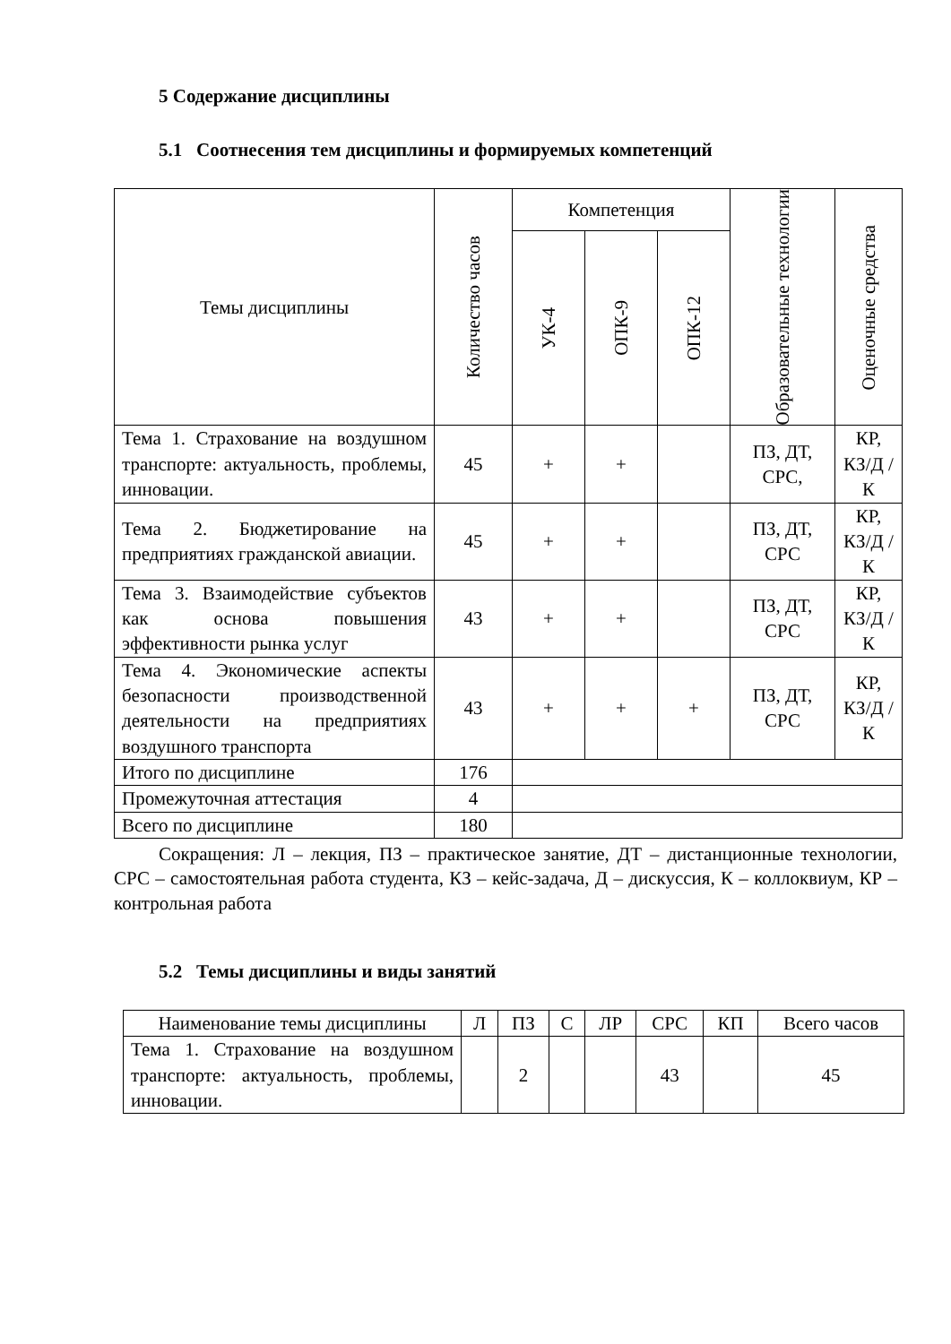5 Содержание дисциплины
5.1 Соотнесения тем дисциплины и формируемых компетенций
| Темы дисциплины | Количество часов | Компетенция | | | Образовательные технологии | Оценочные средства |
| --- | --- | --- | --- | --- | --- | --- |
| | | УК-4 | ОПК-9 | ОПК-12 | | |
| Тема 1. Страхование на воздушном транспорте: актуальность, проблемы, инновации. | 45 | + | + | | ПЗ, ДТ, СРС, | КР, КЗ/Д /К |
| Тема 2. Бюджетирование на предприятиях гражданской авиации. | 45 | + | + | | ПЗ, ДТ, СРС | КР, КЗ/Д /К |
| Тема 3. Взаимодействие субъектов как основа повышения эффективности рынка услуг | 43 | + | + | | ПЗ, ДТ, СРС | КР, КЗ/Д /К |
| Тема 4. Экономические аспекты безопасности производственной деятельности на предприятиях воздушного транспорта | 43 | + | + | + | ПЗ, ДТ, СРС | КР, КЗ/Д /К |
| Итого по дисциплине | 176 | | | | | |
| Промежуточная аттестация | 4 | | | | | |
| Всего по дисциплине | 180 | | | | | |
Сокращения: Л – лекция, ПЗ – практическое занятие, ДТ – дистанционные технологии, СРС – самостоятельная работа студента, КЗ – кейс-задача, Д – дискуссия, К – коллоквиум, КР – контрольная работа
5.2 Темы дисциплины и виды занятий
| Наименование темы дисциплины | Л | ПЗ | С | ЛР | СРС | КП | Всего часов |
| --- | --- | --- | --- | --- | --- | --- | --- |
| Тема 1. Страхование на воздушном транспорте: актуальность, проблемы, инновации. | | 2 | | | 43 | | 45 |